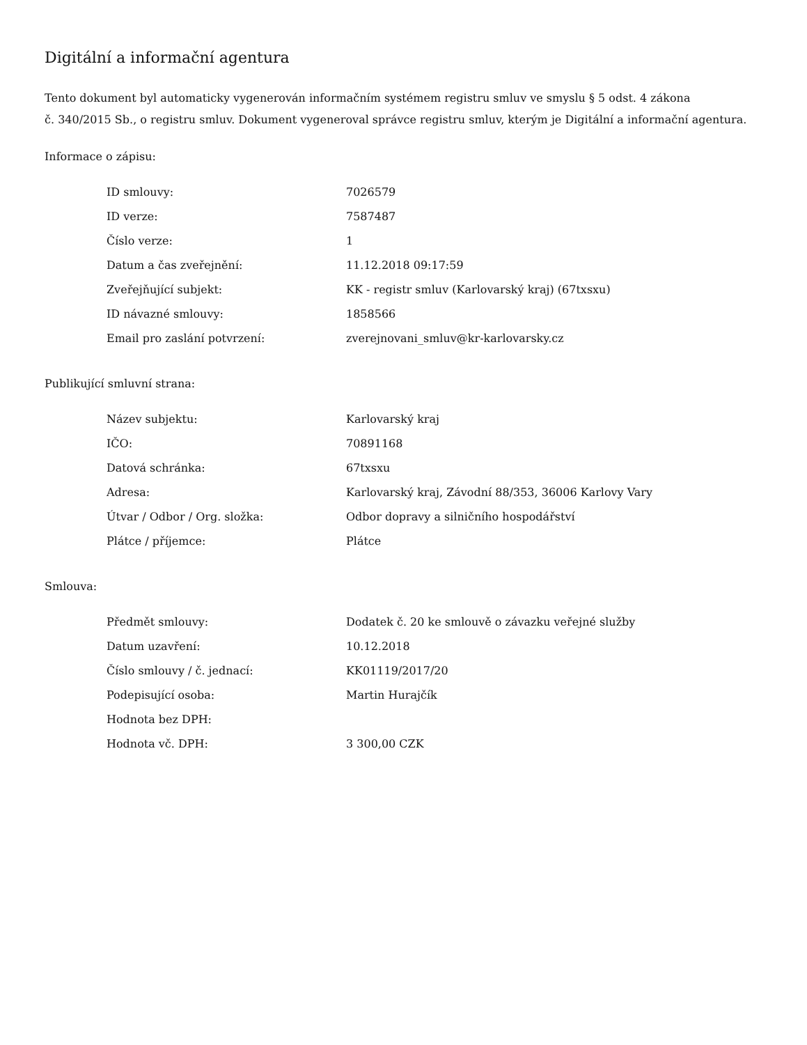Digitální a informační agentura
Tento dokument byl automaticky vygenerován informačním systémem registru smluv ve smyslu § 5 odst. 4 zákona
č. 340/2015 Sb., o registru smluv. Dokument vygeneroval správce registru smluv, kterým je Digitální a informační agentura.
Informace o zápisu:
| ID smlouvy: | 7026579 |
| ID verze: | 7587487 |
| Číslo verze: | 1 |
| Datum a čas zveřejnění: | 11.12.2018 09:17:59 |
| Zveřejňující subjekt: | KK - registr smluv (Karlovarský kraj) (67txsxu) |
| ID návazné smlouvy: | 1858566 |
| Email pro zaslání potvrzení: | zverejnovani_smluv@kr-karlovarsky.cz |
Publikující smluvní strana:
| Název subjektu: | Karlovarský kraj |
| IČO: | 70891168 |
| Datová schránka: | 67txsxu |
| Adresa: | Karlovarský kraj, Závodní 88/353, 36006 Karlovy Vary |
| Útvar / Odbor / Org. složka: | Odbor dopravy a silničního hospodářství |
| Plátce / příjemce: | Plátce |
Smlouva:
| Předmět smlouvy: | Dodatek č. 20 ke smlouvě o závazku veřejné služby |
| Datum uzavření: | 10.12.2018 |
| Číslo smlouvy / č. jednací: | KK01119/2017/20 |
| Podepisující osoba: | Martin Hurajčík |
| Hodnota bez DPH: | |
| Hodnota vč. DPH: | 3 300,00 CZK |